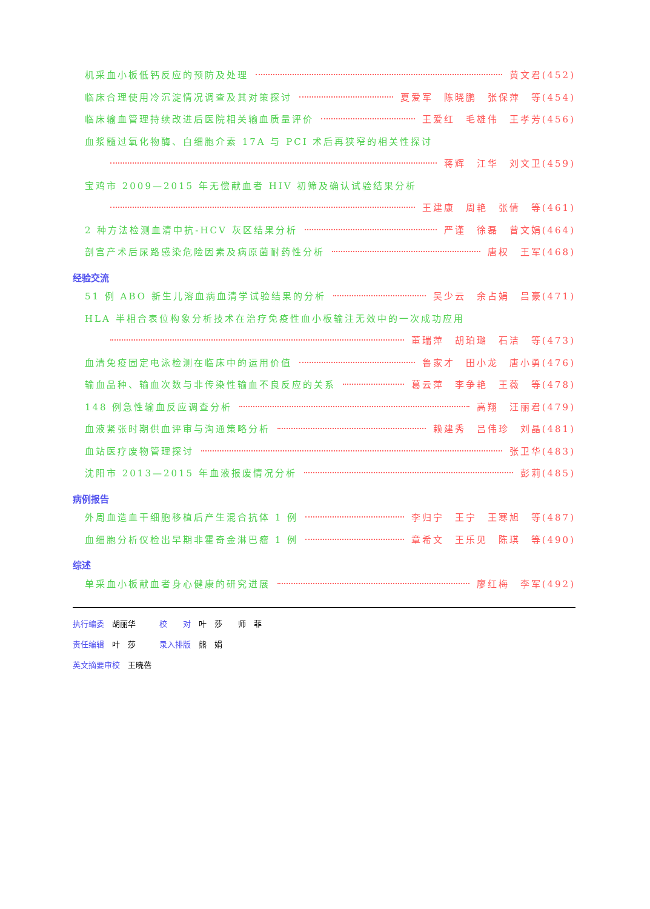机采血小板低钙反应的预防及处理 黄文君(452)
临床合理使用冷沉淀情况调查及其对策探讨 夏爱军　陈晓鹏　张保萍　等(454)
临床输血管理持续改进后医院相关输血质量评价 王爱红　毛雄伟　王孝芳(456)
血浆髓过氧化物酶、白细胞介素 17A 与 PCI 术后再狭窄的相关性探讨
蒋辉　江华　刘文卫(459)
宝鸡市 2009—2015 年无偿献血者 HIV 初筛及确认试验结果分析
王建康　周艳　张倩　等(461)
2 种方法检测血清中抗-HCV 灰区结果分析 严谨　徐磊　曾文娟(464)
剖宫产术后尿路感染危险因素及病原菌耐药性分析 唐权　王军(468)
经验交流
51 例 ABO 新生儿溶血病血清学试验结果的分析 吴少云　余占娟　吕豪(471)
HLA 半相合表位构象分析技术在治疗免疫性血小板输注无效中的一次成功应用
董瑞萍　胡珀璐　石洁　等(473)
血清免疫固定电泳检测在临床中的运用价值 鲁家才　田小龙　唐小勇(476)
输血品种、输血次数与非传染性输血不良反应的关系 葛云萍　李争艳　王薇　等(478)
148 例急性输血反应调查分析 高翔　汪丽君(479)
血液紧张时期供血评审与沟通策略分析 赖建秀　吕伟珍　刘晶(481)
血站医疗废物管理探讨 张卫华(483)
沈阳市 2013—2015 年血液报废情况分析 彭莉(485)
病例报告
外周血造血干细胞移植后产生混合抗体 1 例 李归宁　王宁　王寒旭　等(487)
血细胞分析仪检出早期非霍奇金淋巴瘤 1 例 章希文　王乐见　陈琪　等(490)
综述
单采血小板献血者身心健康的研究进展 廖红梅　李军(492)
执行编委　胡丽华　　　校　　对　叶　莎　　师　菲
责任编辑　叶　莎　　　录入排版　熊　娟
英文摘要审校　王晓蓓